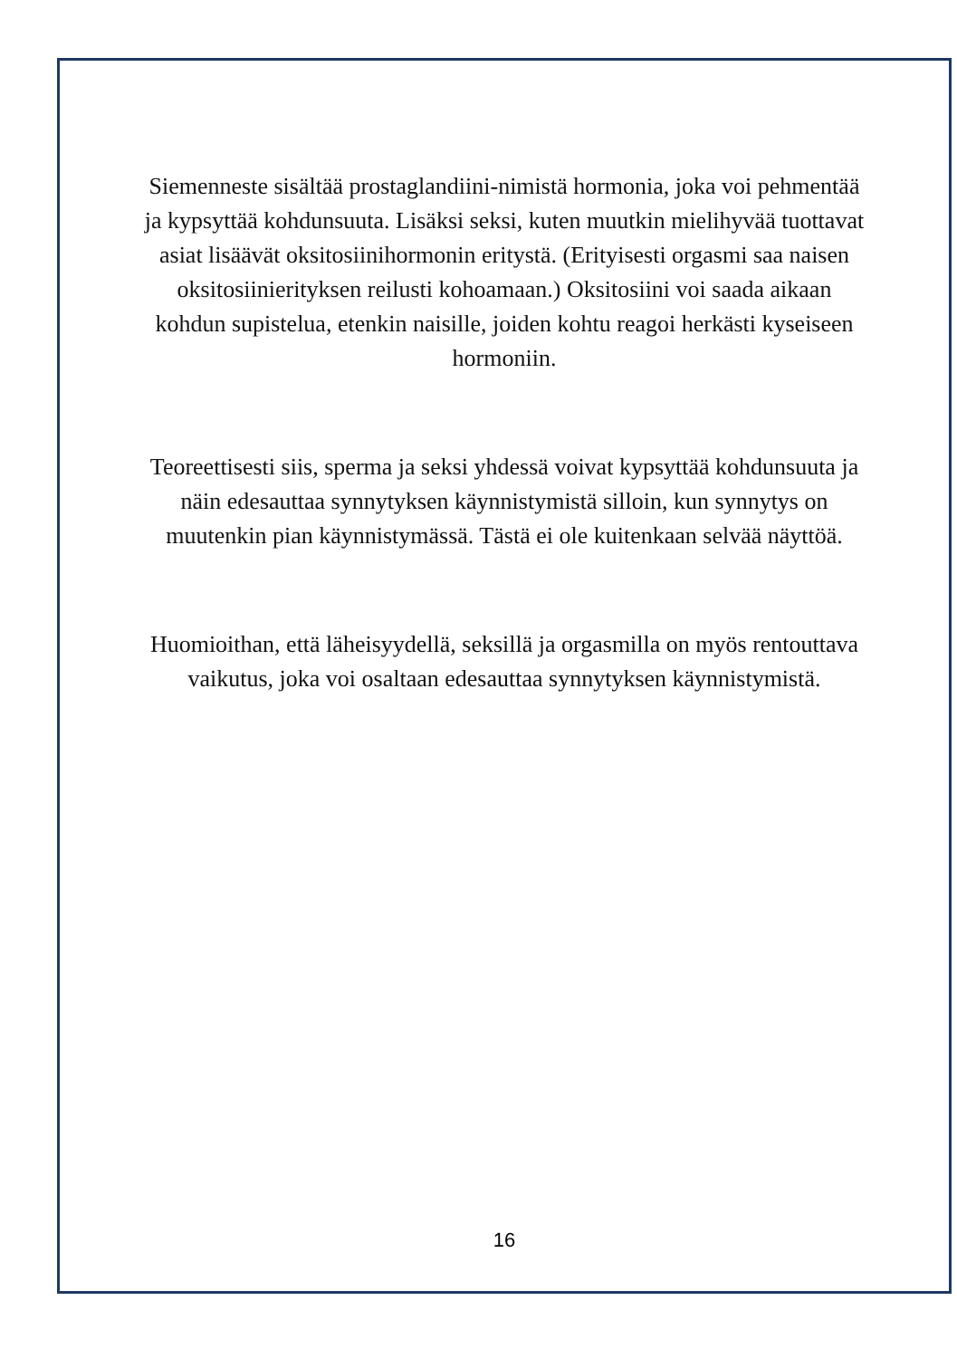Siemenneste sisältää prostaglandiini-nimistä hormonia, joka voi pehmentää ja kypsyttää kohdunsuuta. Lisäksi seksi, kuten muutkin mielihyvää tuottavat asiat lisäävät oksitosiinihormonin eritystä. (Erityisesti orgasmi saa naisen oksitosiinierityksen reilusti kohoamaan.) Oksitosiini voi saada aikaan kohdun supistelua, etenkin naisille, joiden kohtu reagoi herkästi kyseiseen hormoniin.
Teoreettisesti siis, sperma ja seksi yhdessä voivat kypsyttää kohdunsuuta ja näin edesauttaa synnytyksen käynnistymistä silloin, kun synnytys on muutenkin pian käynnistymässä. Tästä ei ole kuitenkaan selvää näyttöä.
Huomioithan, että läheisyydellä, seksillä ja orgasmilla on myös rentouttava vaikutus, joka voi osaltaan edesauttaa synnytyksen käynnistymistä.
16